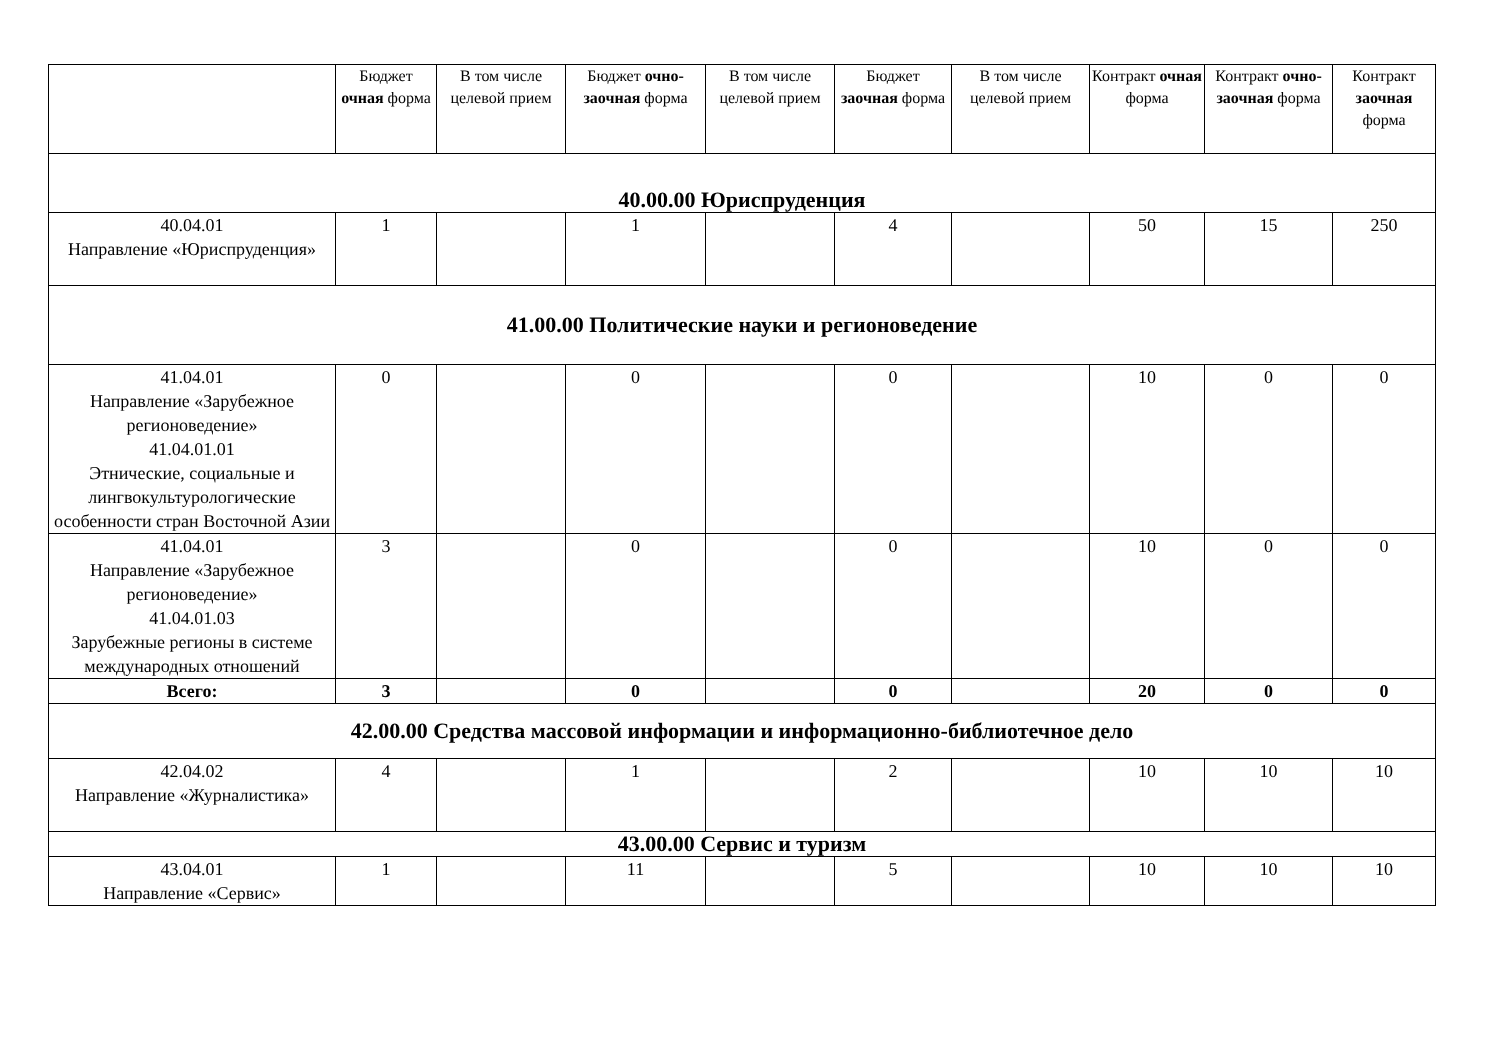| | Бюджет очная форма | В том числе целевой прием | Бюджет очно-заочная форма | В том числе целевой прием | Бюджет заочная форма | В том числе целевой прием | Контракт очная форма | Контракт очно-заочная форма | Контракт заочная форма |
| --- | --- | --- | --- | --- | --- | --- | --- | --- | --- |
| 40.00.00 Юриспруденция | | | | | | | | | |
| 40.04.01 Направление «Юриспруденция» | 1 | | 1 | | 4 | | 50 | 15 | 250 |
| 41.00.00 Политические науки и регионоведение | | | | | | | | | |
| 41.04.01 Направление «Зарубежное регионоведение» 41.04.01.01 Этнические, социальные и лингвокультурологические особенности стран Восточной Азии | 0 | | 0 | | 0 | | 10 | 0 | 0 |
| 41.04.01 Направление «Зарубежное регионоведение» 41.04.01.03 Зарубежные регионы в системе международных отношений | 3 | | 0 | | 0 | | 10 | 0 | 0 |
| Всего: | 3 | | 0 | | 0 | | 20 | 0 | 0 |
| 42.00.00 Средства массовой информации и информационно-библиотечное дело | | | | | | | | | |
| 42.04.02 Направление «Журналистика» | 4 | | 1 | | 2 | | 10 | 10 | 10 |
| 43.00.00 Сервис и туризм | | | | | | | | | |
| 43.04.01 Направление «Сервис» | 1 | | 11 | | 5 | | 10 | 10 | 10 |